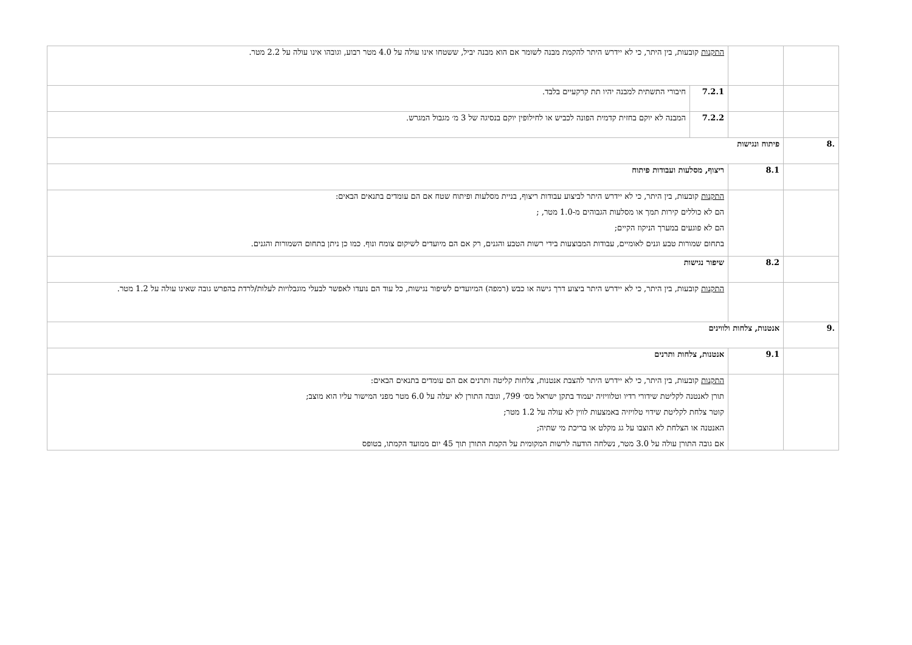| | | התקנות קובעות, בין היתר, כי לא יידרש היתר להקמת מבנה לשומר אם הוא מבנה יביל, ששטחו אינו עולה על 4.0 מטר רבוע, וגובהו אינו עולה על 2.2 מטר. | |
| | | 7.2.1 | חיבורי התשתית למבנה יהיו תת קרקעיים בלבד. |
| | | 7.2.2 | המבנה לא יוקם בחזית קדמית הפונה לכביש או לחילופין יוקם בנסיגה של 3 מ׳ מגבול המגרש. |
| .8 | פיתוח ונגישות | | |
| | 8.1 | ריצוף, מסלעות ועבודות פיתוח | |
| | | התקנות קובעות, בין היתר, כי לא יידרש היתר לביצוע עבודות ריצוף, בניית מסלעות ופיתוח שטח אם הם עומדים בתנאים הבאים: הם לא כוללים קירות תמך או מסלעות הגבוהים מ-1.0 מטר, ; הם לא פוגעים במערך הניקוז הקיים; בתחום שמורות טבע וגנים לאומיים, עבודות המבוצעות בידי רשות הטבע והגנים, רק אם הם מיועדים לשיקום צומח ונוף. כמו כן ניתן בתחום השמורות והגנים. | |
| | 8.2 | שיפור נגישות | |
| | | התקנות קובעות, בין היתר, כי לא יידרש היתר ביצוע דרך גישה או כבש (רמפה) המיועדים לשיפור נגישות, כל עוד הם נועדו לאפשר לבעלי מוגבלויות לעלות/לרדת בהפרש גובה שאינו עולה על 1.2 מטר. | |
| .9 | אנטנות, צלחות ולווינים | | |
| | 9.1 | אנטנות, צלחות ותרנים | |
| | | התקנות קובעות, בין היתר, כי לא יידרש היתר להצבת אנטנות, צלחות קליטה ותרנים אם הם עומדים בתנאים הבאים: תורן לאנטנה לקליטת שידורי רדיו וטלוויזיה יעמוד בתקן ישראל מס׳ 799, וגובה התורן לא יעלה על 6.0 מטר מפני המישור עליו הוא מוצב; קוטר צלחת לקליטת שידוי טלויזיה באמצעות לווין לא עולה על 1.2 מטר; האנטנה או הצלחת לא הוצבו על גג מקלט או בריכת מי שתיה; אם גובה התורן עולה על 3.0 מטר, נשלחה הודעה לרשות המקומית על הקמת התורן תוך 45 יום ממועד הקמתו, בטופס | |